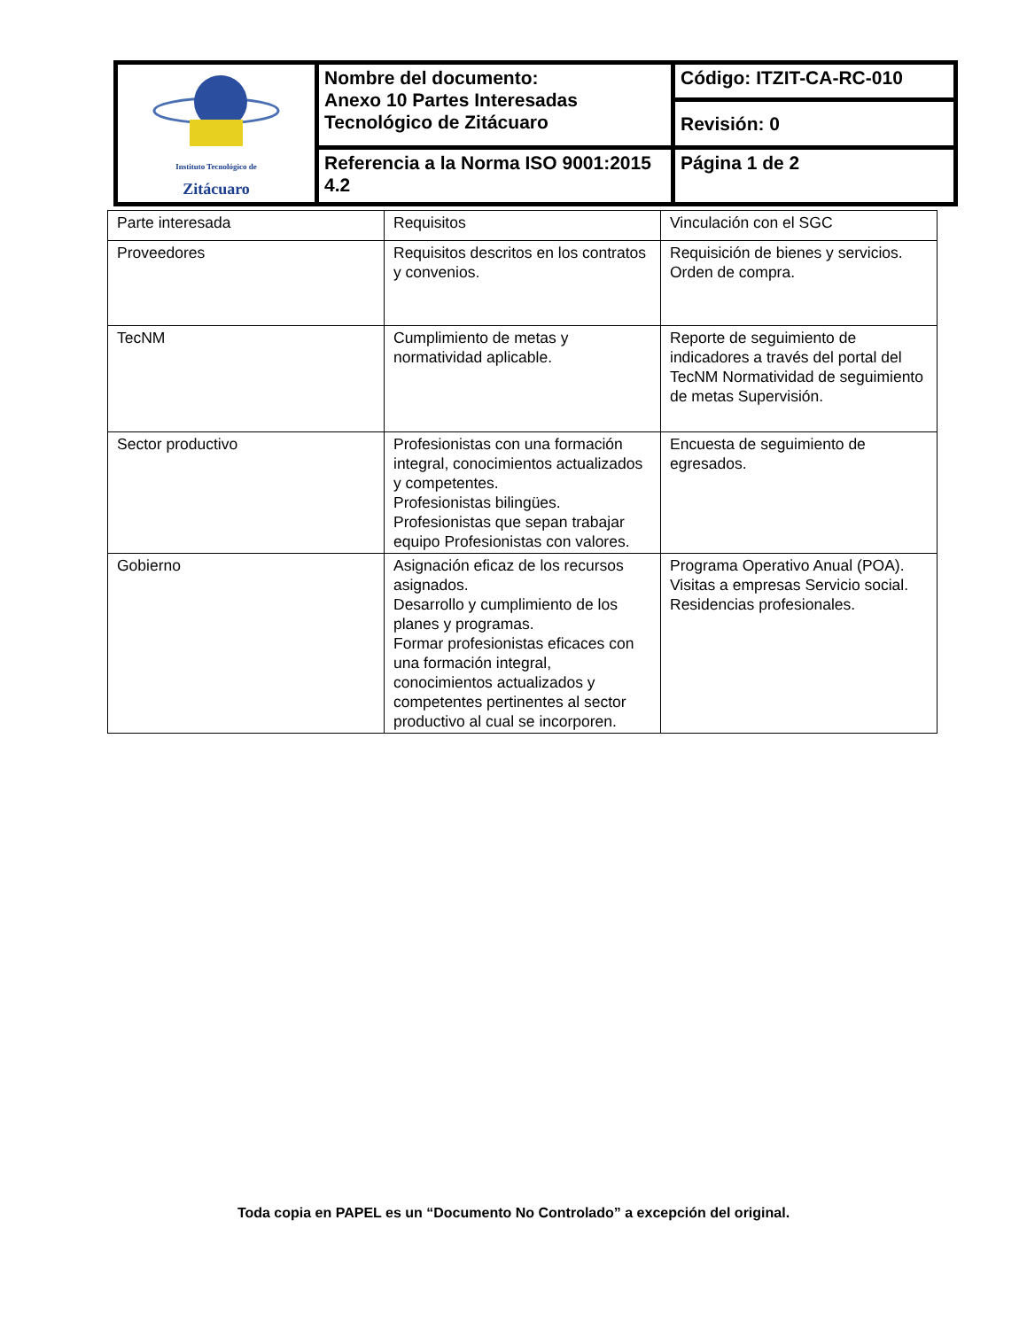| Instituto Tecnológico de Zitácuaro | Nombre del documento: Anexo 10 Partes Interesadas Tecnológico de Zitácuaro | Código: ITZIT-CA-RC-010 |
| | | Revisión: 0 |
| | Referencia a la Norma ISO 9001:2015 4.2 | Página 1 de 2 |
| Parte interesada | Requisitos | Vinculación con el SGC |
| Proveedores | Requisitos descritos en los contratos y convenios. | Requisición de bienes y servicios. Orden de compra. |
| TecNM | Cumplimiento de metas y normatividad aplicable. | Reporte de seguimiento de indicadores a través del portal del TecNM Normatividad de seguimiento de metas Supervisión. |
| Sector productivo | Profesionistas con una formación integral, conocimientos actualizados y competentes. Profesionistas bilingües. Profesionistas que sepan trabajar equipo Profesionistas con valores. | Encuesta de seguimiento de egresados. |
| Gobierno | Asignación eficaz de los recursos asignados. Desarrollo y cumplimiento de los planes y programas. Formar profesionistas eficaces con una formación integral, conocimientos actualizados y competentes pertinentes al sector productivo al cual se incorporen. | Programa Operativo Anual (POA). Visitas a empresas Servicio social. Residencias profesionales. |
Toda copia en PAPEL es un “Documento No Controlado” a excepción del original.